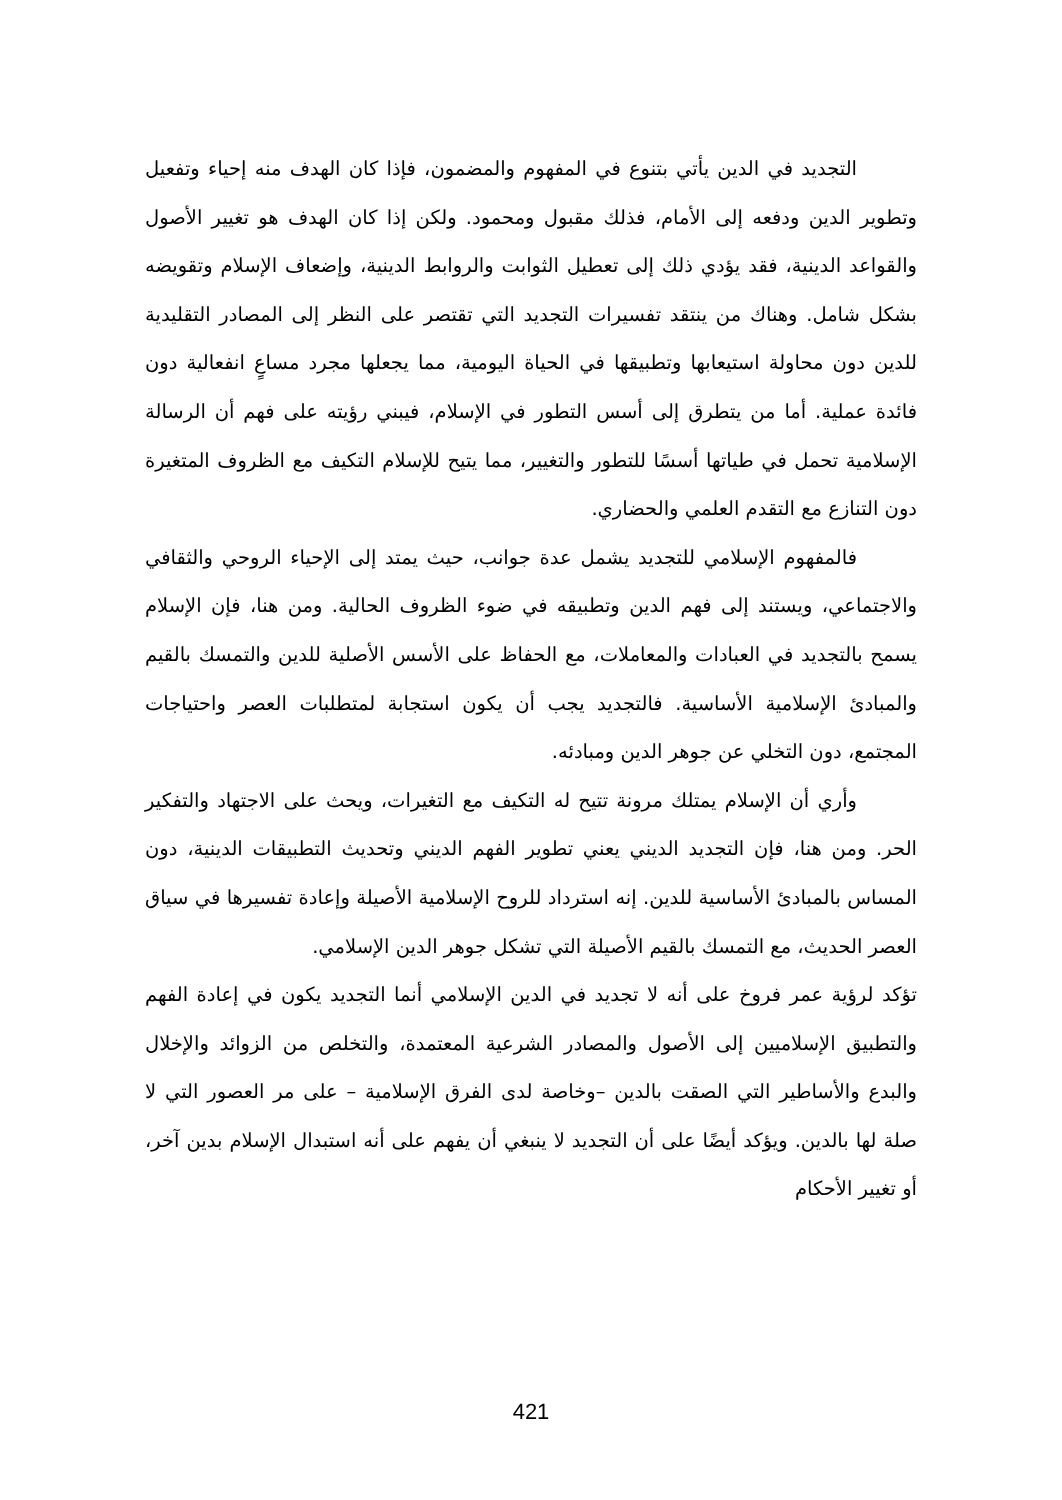التجديد في الدين يأتي بتنوع في المفهوم والمضمون، فإذا كان الهدف منه إحياء وتفعيل وتطوير الدين ودفعه إلى الأمام، فذلك مقبول ومحمود. ولكن إذا كان الهدف هو تغيير الأصول والقواعد الدينية، فقد يؤدي ذلك إلى تعطيل الثوابت والروابط الدينية، وإضعاف الإسلام وتقويضه بشكل شامل. وهناك من ينتقد تفسيرات التجديد التي تقتصر على النظر إلى المصادر التقليدية للدين دون محاولة استيعابها وتطبيقها في الحياة اليومية، مما يجعلها مجرد مساعٍ انفعالية دون فائدة عملية. أما من يتطرق إلى أسس التطور في الإسلام، فيبني رؤيته على فهم أن الرسالة الإسلامية تحمل في طياتها أسسًا للتطور والتغيير، مما يتيح للإسلام التكيف مع الظروف المتغيرة دون التنازع مع التقدم العلمي والحضاري.
فالمفهوم الإسلامي للتجديد يشمل عدة جوانب، حيث يمتد إلى الإحياء الروحي والثقافي والاجتماعي، ويستند إلى فهم الدين وتطبيقه في ضوء الظروف الحالية. ومن هنا، فإن الإسلام يسمح بالتجديد في العبادات والمعاملات، مع الحفاظ على الأسس الأصلية للدين والتمسك بالقيم والمبادئ الإسلامية الأساسية. فالتجديد يجب أن يكون استجابة لمتطلبات العصر واحتياجات المجتمع، دون التخلي عن جوهر الدين ومبادئه.
وأري أن الإسلام يمتلك مرونة تتيح له التكيف مع التغيرات، ويحث على الاجتهاد والتفكير الحر. ومن هنا، فإن التجديد الديني يعني تطوير الفهم الديني وتحديث التطبيقات الدينية، دون المساس بالمبادئ الأساسية للدين. إنه استرداد للروح الإسلامية الأصيلة وإعادة تفسيرها في سياق العصر الحديث، مع التمسك بالقيم الأصيلة التي تشكل جوهر الدين الإسلامي.
تؤكد لرؤية عمر فروخ على أنه لا تجديد في الدين الإسلامي أنما التجديد يكون في إعادة الفهم والتطبيق الإسلاميين إلى الأصول والمصادر الشرعية المعتمدة، والتخلص من الزوائد والإخلال والبدع والأساطير التي الصقت بالدين –وخاصة لدى الفرق الإسلامية – على مر العصور التي لا صلة لها بالدين. ويؤكد أيضًا على أن التجديد لا ينبغي أن يفهم على أنه استبدال الإسلام بدين آخر، أو تغيير الأحكام
421